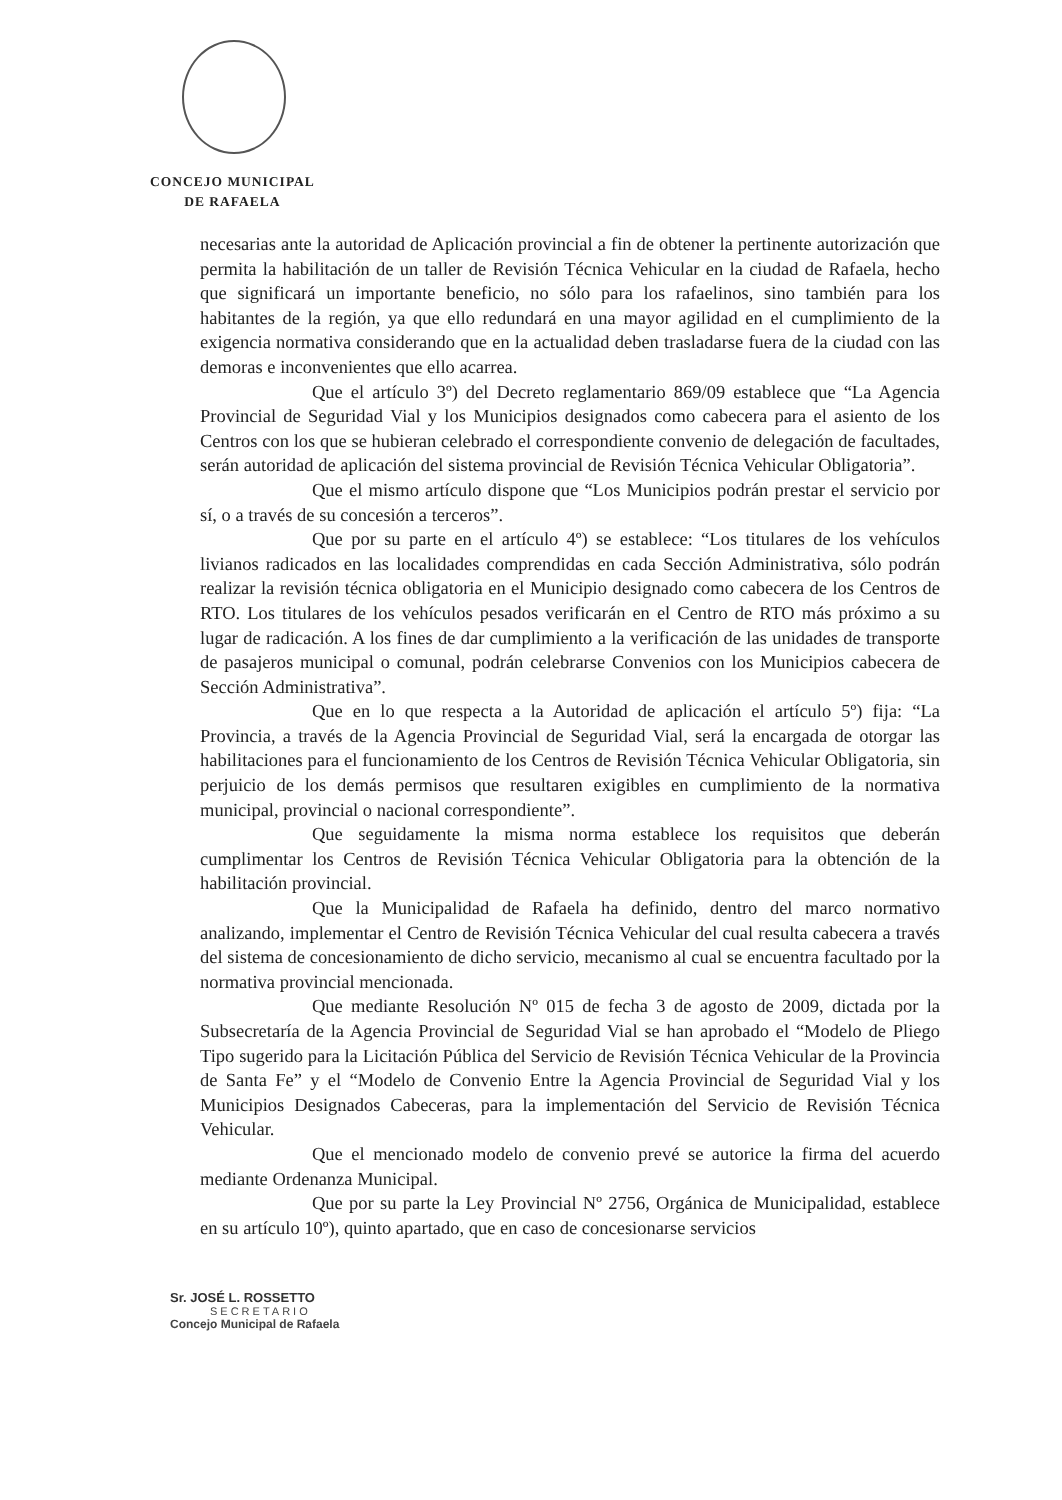CONCEJO MUNICIPAL
DE RAFAELA
necesarias ante la autoridad de Aplicación provincial a fin de obtener la pertinente autorización que permita la habilitación de un taller de Revisión Técnica Vehicular en la ciudad de Rafaela, hecho que significará un importante beneficio, no sólo para los rafaelinos, sino también para los habitantes de la región, ya que ello redundará en una mayor agilidad en el cumplimiento de la exigencia normativa considerando que en la actualidad deben trasladarse fuera de la ciudad con las demoras e inconvenientes que ello acarrea.
Que el artículo 3º) del Decreto reglamentario 869/09 establece que “La Agencia Provincial de Seguridad Vial y los Municipios designados como cabecera para el asiento de los Centros con los que se hubieran celebrado el correspondiente convenio de delegación de facultades, serán autoridad de aplicación del sistema provincial de Revisión Técnica Vehicular Obligatoria”.
Que el mismo artículo dispone que “Los Municipios podrán prestar el servicio por sí, o a través de su concesión a terceros”.
Que por su parte en el artículo 4º) se establece: “Los titulares de los vehículos livianos radicados en las localidades comprendidas en cada Sección Administrativa, sólo podrán realizar la revisión técnica obligatoria en el Municipio designado como cabecera de los Centros de RTO. Los titulares de los vehículos pesados verificarán en el Centro de RTO más próximo a su lugar de radicación. A los fines de dar cumplimiento a la verificación de las unidades de transporte de pasajeros municipal o comunal, podrán celebrarse Convenios con los Municipios cabecera de Sección Administrativa”.
Que en lo que respecta a la Autoridad de aplicación el artículo 5º) fija: “La Provincia, a través de la Agencia Provincial de Seguridad Vial, será la encargada de otorgar las habilitaciones para el funcionamiento de los Centros de Revisión Técnica Vehicular Obligatoria, sin perjuicio de los demás permisos que resultaren exigibles en cumplimiento de la normativa municipal, provincial o nacional correspondiente”.
Que seguidamente la misma norma establece los requisitos que deberán cumplimentar los Centros de Revisión Técnica Vehicular Obligatoria para la obtención de la habilitación provincial.
Que la Municipalidad de Rafaela ha definido, dentro del marco normativo analizando, implementar el Centro de Revisión Técnica Vehicular del cual resulta cabecera a través del sistema de concesionamiento de dicho servicio, mecanismo al cual se encuentra facultado por la normativa provincial mencionada.
Que mediante Resolución Nº 015 de fecha 3 de agosto de 2009, dictada por la Subsecretaría de la Agencia Provincial de Seguridad Vial se han aprobado el “Modelo de Pliego Tipo sugerido para la Licitación Pública del Servicio de Revisión Técnica Vehicular de la Provincia de Santa Fe” y el “Modelo de Convenio Entre la Agencia Provincial de Seguridad Vial y los Municipios Designados Cabeceras, para la implementación del Servicio de Revisión Técnica Vehicular.
Que el mencionado modelo de convenio prevé se autorice la firma del acuerdo mediante Ordenanza Municipal.
Que por su parte la Ley Provincial Nº 2756, Orgánica de Municipalidad, establece en su artículo 10º), quinto apartado, que en caso de concesionarse servicios
Sr. JOSÉ L. ROSSETTO
SECRETARIO
Concejo Municipal de Rafaela